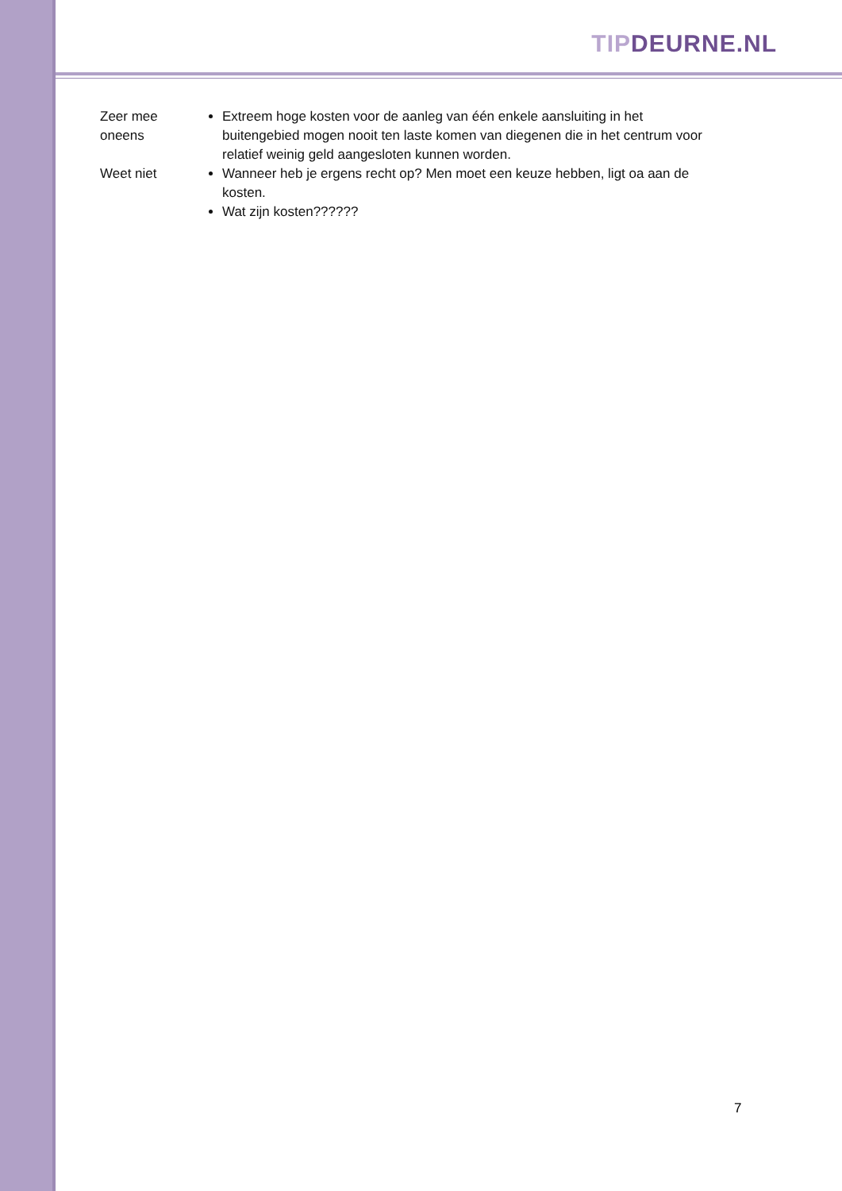TIP DEURNE.NL
| Zeer mee oneens | Extreem hoge kosten voor de aanleg van één enkele aansluiting in het buitengebied mogen nooit ten laste komen van diegenen die in het centrum voor relatief weinig geld aangesloten kunnen worden. |
| Weet niet | Wanneer heb je ergens recht op? Men moet een keuze hebben, ligt oa aan de kosten. Wat zijn kosten?????? |
7